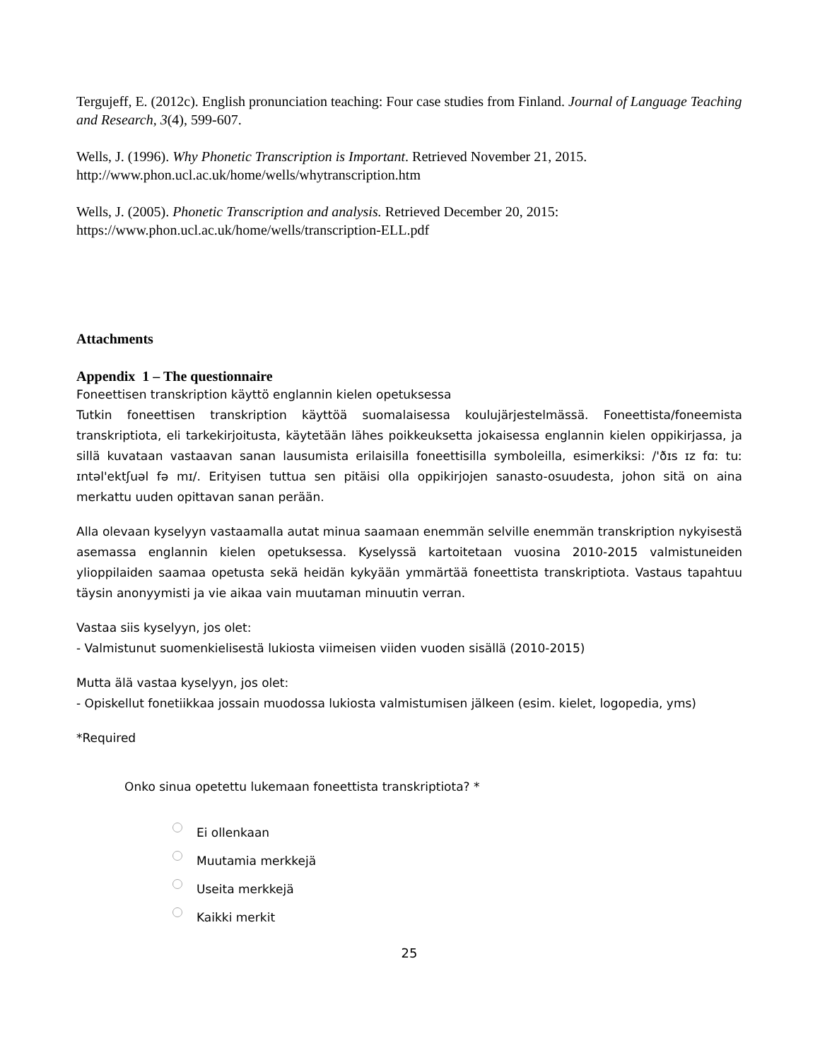Tergujeff, E. (2012c). English pronunciation teaching: Four case studies from Finland. Journal of Language Teaching and Research, 3(4), 599-607.
Wells, J. (1996). Why Phonetic Transcription is Important. Retrieved November 21, 2015. http://www.phon.ucl.ac.uk/home/wells/whytranscription.htm
Wells, J. (2005). Phonetic Transcription and analysis. Retrieved December 20, 2015: https://www.phon.ucl.ac.uk/home/wells/transcription-ELL.pdf
Attachments
Appendix 1 – The questionnaire
Foneettisen transkription käyttö englannin kielen opetuksessa
Tutkin foneettisen transkription käyttöä suomalaisessa koulujärjestelmässä. Foneettista/foneemista transkriptiota, eli tarkekirjoitusta, käytetään lähes poikkeuksetta jokaisessa englannin kielen oppikirjassa, ja sillä kuvataan vastaavan sanan lausumista erilaisilla foneettisilla symboleilla, esimerkiksi: /'ðɪs ɪz fɑː tuː ɪntəl'ektʃuəl fə mɪ/. Erityisen tuttua sen pitäisi olla oppikirjojen sanasto-osuudesta, johon sitä on aina merkattu uuden opittavan sanan perään.
Alla olevaan kyselyyn vastaamalla autat minua saamaan enemmän selville enemmän transkription nykyisestä asemassa englannin kielen opetuksessa. Kyselyssä kartoitetaan vuosina 2010-2015 valmistuneiden ylioppilaiden saamaa opetusta sekä heidän kykyään ymmärtää foneettista transkriptiota. Vastaus tapahtuu täysin anonyymisti ja vie aikaa vain muutaman minuutin verran.
Vastaa siis kyselyyn, jos olet:
- Valmistunut suomenkielisestä lukiosta viimeisen viiden vuoden sisällä (2010-2015)
Mutta älä vastaa kyselyyn, jos olet:
- Opiskellut fonetiikkaa jossain muodossa lukiosta valmistumisen jälkeen (esim. kielet, logopedia, yms)
*Required
Onko sinua opetettu lukemaan foneettista transkriptiota? *
Ei ollenkaan
Muutamia merkkejä
Useita merkkejä
Kaikki merkit
25